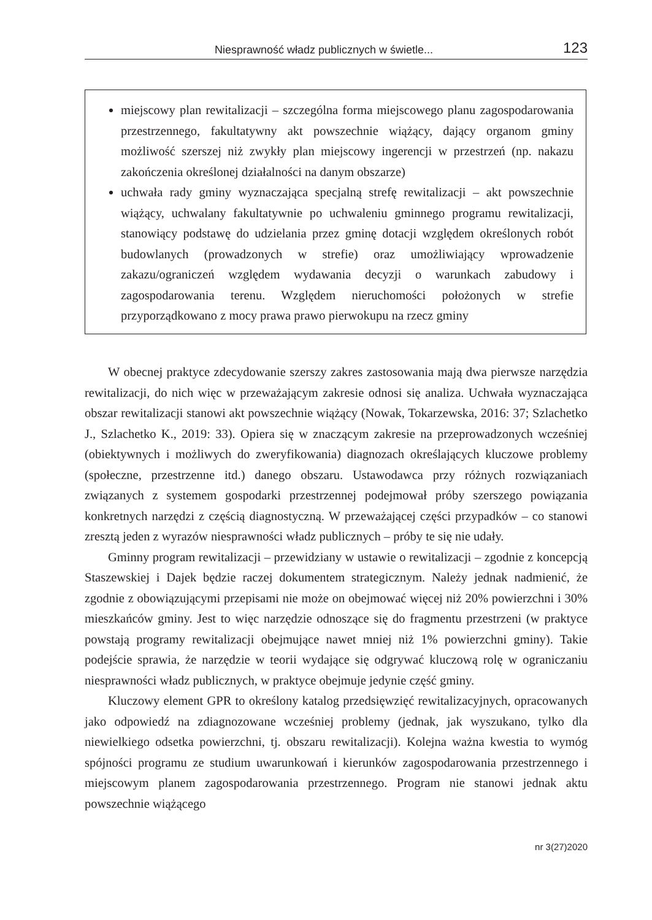Niesprawność władz publicznych w świetle... 123
miejscowy plan rewitalizacji – szczególna forma miejscowego planu zagospodarowania przestrzennego, fakultatywny akt powszechnie wiążący, dający organom gminy możliwość szerszej niż zwykły plan miejscowy ingerencji w przestrzeń (np. nakazu zakończenia określonej działalności na danym obszarze)
uchwała rady gminy wyznaczająca specjalną strefę rewitalizacji – akt powszechnie wiążący, uchwalany fakultatywnie po uchwaleniu gminnego programu rewitalizacji, stanowiący podstawę do udzielania przez gminę dotacji względem określonych robót budowlanych (prowadzonych w strefie) oraz umożliwiający wprowadzenie zakazu/ograniczeń względem wydawania decyzji o warunkach zabudowy i zagospodarowania terenu. Względem nieruchomości położonych w strefie przyporządkowano z mocy prawa prawo pierwokupu na rzecz gminy
W obecnej praktyce zdecydowanie szerszy zakres zastosowania mają dwa pierwsze narzędzia rewitalizacji, do nich więc w przeważającym zakresie odnosi się analiza. Uchwała wyznaczająca obszar rewitalizacji stanowi akt powszechnie wiążący (Nowak, Tokarzewska, 2016: 37; Szlachetko J., Szlachetko K., 2019: 33). Opiera się w znaczącym zakresie na przeprowadzonych wcześniej (obiektywnych i możliwych do zweryfikowania) diagnozach określających kluczowe problemy (społeczne, przestrzenne itd.) danego obszaru. Ustawodawca przy różnych rozwiązaniach związanych z systemem gospodarki przestrzennej podejmował próby szerszego powiązania konkretnych narzędzi z częścią diagnostyczną. W przeważającej części przypadków – co stanowi zresztą jeden z wyrazów niesprawności władz publicznych – próby te się nie udały.
Gminny program rewitalizacji – przewidziany w ustawie o rewitalizacji – zgodnie z koncepcją Staszewskiej i Dajek będzie raczej dokumentem strategicznym. Należy jednak nadmienić, że zgodnie z obowiązującymi przepisami nie może on obejmować więcej niż 20% powierzchni i 30% mieszkańców gminy. Jest to więc narzędzie odnoszące się do fragmentu przestrzeni (w praktyce powstają programy rewitalizacji obejmujące nawet mniej niż 1% powierzchni gminy). Takie podejście sprawia, że narzędzie w teorii wydające się odgrywać kluczową rolę w ograniczaniu niesprawności władz publicznych, w praktyce obejmuje jedynie część gminy.
Kluczowy element GPR to określony katalog przedsięwzięć rewitalizacyjnych, opracowanych jako odpowiedź na zdiagnozowane wcześniej problemy (jednak, jak wyszukano, tylko dla niewielkiego odsetka powierzchni, tj. obszaru rewitalizacji). Kolejna ważna kwestia to wymóg spójności programu ze studium uwarunkowań i kierunków zagospodarowania przestrzennego i miejscowym planem zagospodarowania przestrzennego. Program nie stanowi jednak aktu powszechnie wiążącego
nr 3(27)2020